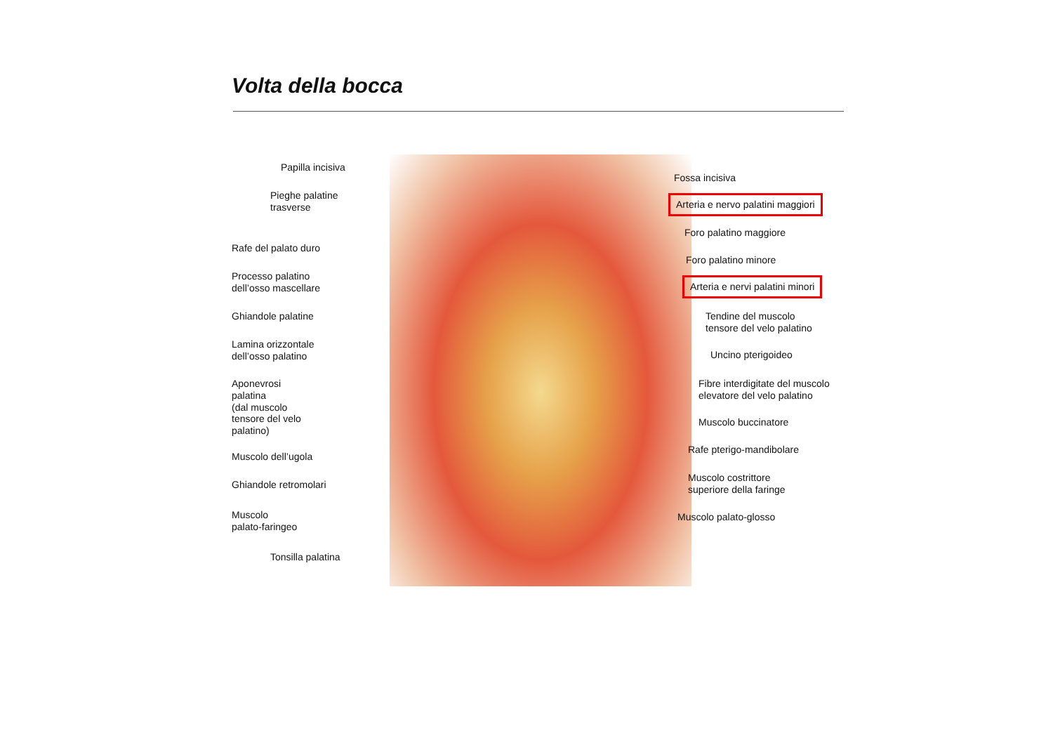Volta della bocca
Papilla incisiva
Pieghe palatine
trasverse
Rafe del palato duro
Processo palatino
dell’osso mascellare
Ghiandole palatine
Lamina orizzontale
dell’osso palatino
Aponevrosi
palatina
(dal muscolo
tensore del velo
palatino)
Muscolo dell’ugola
Ghiandole retromolari
Muscolo
palato-faringeo
Tonsilla palatina
Fossa incisiva
Arteria e nervo palatini maggiori
Foro palatino maggiore
Foro palatino minore
Arteria e nervi palatini minori
Tendine del muscolo
tensore del velo palatino
Uncino pterigoideo
Fibre interdigitate del muscolo
elevatore del velo palatino
Muscolo buccinatore
Rafe pterigo-mandibolare
Muscolo costrittore
superiore della faringe
Muscolo palato-glosso